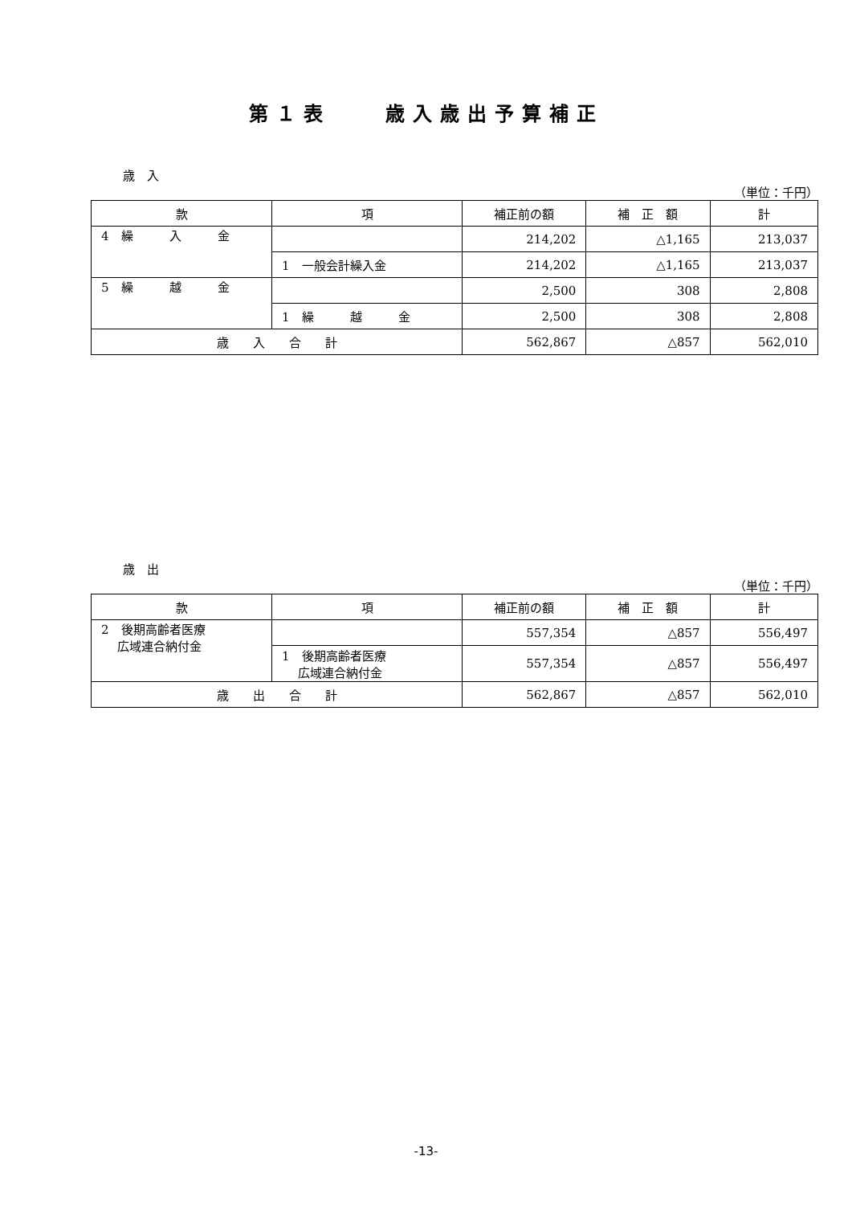第１表　　歳入歳出予算補正
歳　入
（単位：千円）
| 款 | 項 | 補正前の額 | 補 正 額 | 計 |
| --- | --- | --- | --- | --- |
| 4 繰 入 金 | | 214,202 | △1,165 | 213,037 |
| | 1 一般会計繰入金 | 214,202 | △1,165 | 213,037 |
| 5 繰 越 金 | | 2,500 | 308 | 2,808 |
| | 1 繰 越 金 | 2,500 | 308 | 2,808 |
| 歳 入 合 計 | | 562,867 | △857 | 562,010 |
歳　出
（単位：千円）
| 款 | 項 | 補正前の額 | 補 正 額 | 計 |
| --- | --- | --- | --- | --- |
| 2 後期高齢者医療 広域連合納付金 | | 557,354 | △857 | 556,497 |
| | 1 後期高齢者医療 広域連合納付金 | 557,354 | △857 | 556,497 |
| 歳 出 合 計 | | 562,867 | △857 | 562,010 |
-13-